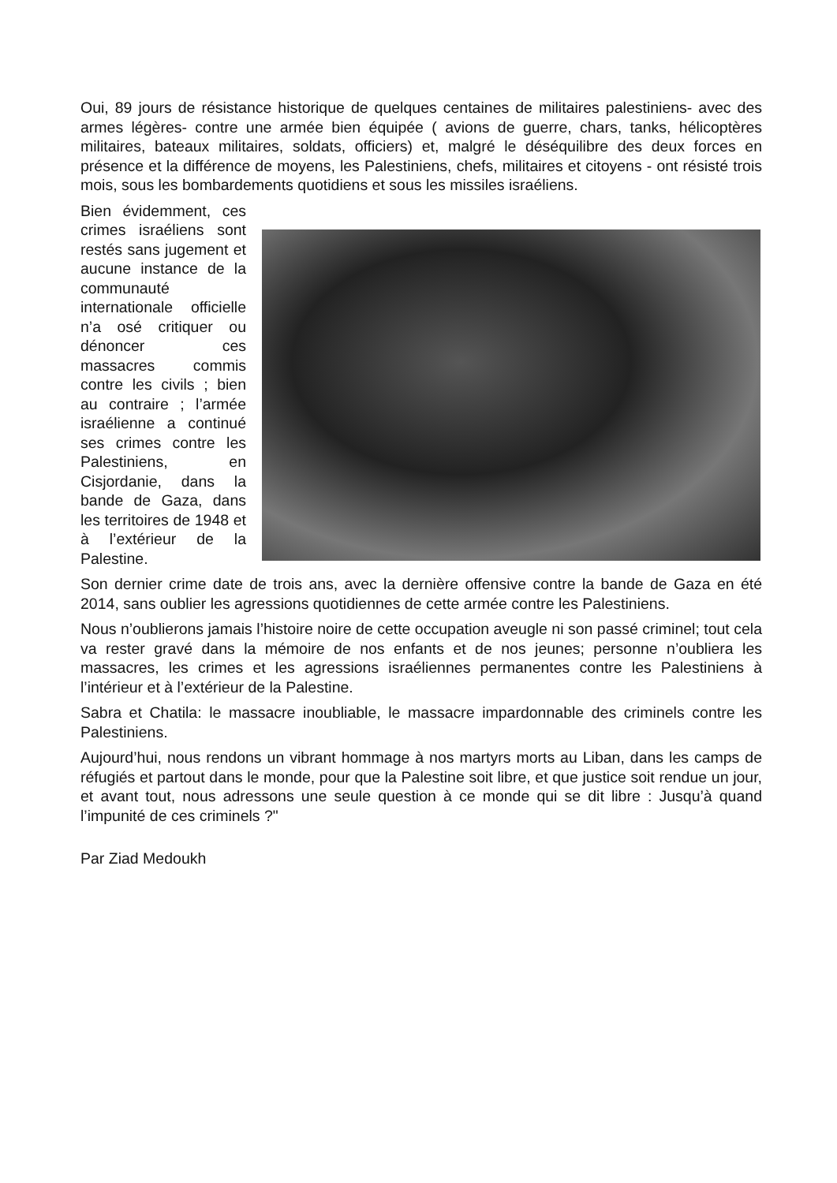Oui, 89 jours de résistance historique de quelques centaines de militaires palestiniens- avec des armes légères- contre une armée bien équipée ( avions de guerre, chars, tanks, hélicoptères militaires, bateaux militaires, soldats, officiers) et, malgré le déséquilibre des deux forces en présence et la différence de moyens, les Palestiniens, chefs, militaires et citoyens - ont résisté trois mois, sous les bombardements quotidiens et sous les missiles israéliens.
Bien évidemment, ces crimes israéliens sont restés sans jugement et aucune instance de la communauté internationale officielle n’a osé critiquer ou dénoncer ces massacres commis contre les civils ; bien au contraire ; l’armée israélienne a continué ses crimes contre les Palestiniens, en Cisjordanie, dans la bande de Gaza, dans les territoires de 1948 et à l’extérieur de la Palestine.
Son dernier crime date de trois ans, avec la dernière offensive contre la bande de Gaza en été 2014, sans oublier les agressions quotidiennes de cette armée contre les Palestiniens.
Nous n’oublierons jamais l’histoire noire de cette occupation aveugle ni son passé criminel; tout cela va rester gravé dans la mémoire de nos enfants et de nos jeunes; personne n’oubliera les massacres, les crimes et les agressions israéliennes permanentes contre les Palestiniens à l’intérieur et à l’extérieur de la Palestine.
Sabra et Chatila: le massacre inoubliable, le massacre impardonnable des criminels contre les Palestiniens.
Aujourd’hui, nous rendons un vibrant hommage à nos martyrs morts au Liban, dans les camps de réfugiés et partout dans le monde, pour que la Palestine soit libre, et que justice soit rendue un jour, et avant tout, nous adressons une seule question à ce monde qui se dit libre : Jusqu’à quand l’impunité de ces criminels ?"
Par Ziad Medoukh